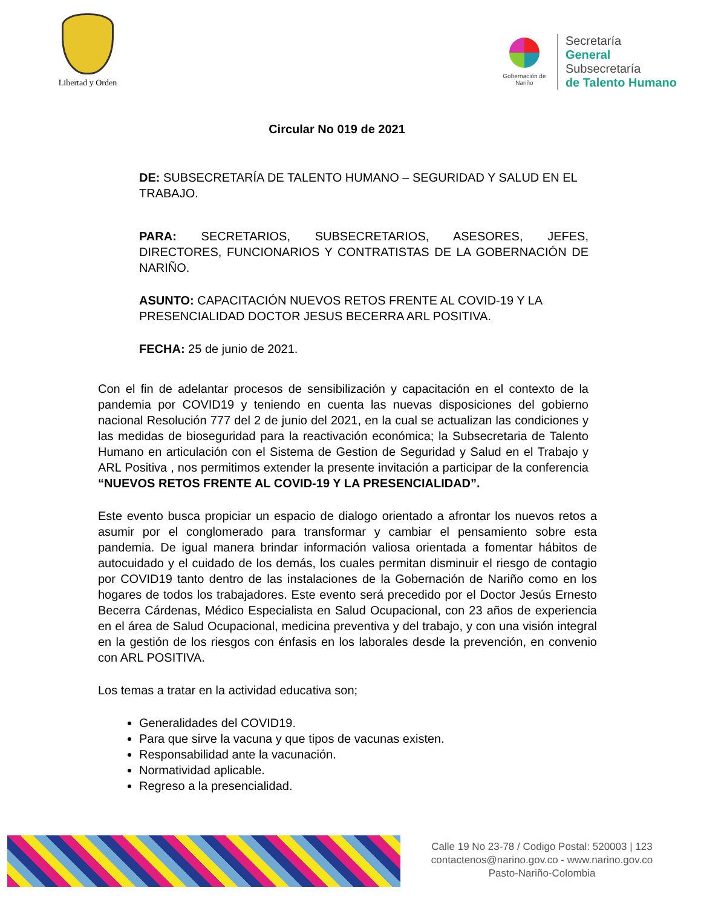Libertad y Orden
Gobernación de Nariño
Secretaría
General
Subsecretaría
de Talento Humano
Circular No 019 de 2021
DE: SUBSECRETARÍA DE TALENTO HUMANO – SEGURIDAD Y SALUD EN EL TRABAJO.
PARA: SECRETARIOS, SUBSECRETARIOS, ASESORES, JEFES, DIRECTORES, FUNCIONARIOS Y CONTRATISTAS DE LA GOBERNACIÓN DE NARIÑO.
ASUNTO: CAPACITACIÓN NUEVOS RETOS FRENTE AL COVID-19 Y LA PRESENCIALIDAD DOCTOR JESUS BECERRA ARL POSITIVA.
FECHA: 25 de junio de 2021.
Con el fin de adelantar procesos de sensibilización y capacitación en el contexto de la pandemia por COVID19 y teniendo en cuenta las nuevas disposiciones del gobierno nacional Resolución 777 del 2 de junio del 2021, en la cual se actualizan las condiciones y las medidas de bioseguridad para la reactivación económica; la Subsecretaria de Talento Humano en articulación con el Sistema de Gestion de Seguridad y Salud en el Trabajo y ARL Positiva , nos permitimos extender la presente invitación a participar de la conferencia “NUEVOS RETOS FRENTE AL COVID-19 Y LA PRESENCIALIDAD”.
Este evento busca propiciar un espacio de dialogo orientado a afrontar los nuevos retos a asumir por el conglomerado para transformar y cambiar el pensamiento sobre esta pandemia. De igual manera brindar información valiosa orientada a fomentar hábitos de autocuidado y el cuidado de los demás, los cuales permitan disminuir el riesgo de contagio por COVID19 tanto dentro de las instalaciones de la Gobernación de Nariño como en los hogares de todos los trabajadores. Este evento será precedido por el Doctor Jesús Ernesto Becerra Cárdenas, Médico Especialista en Salud Ocupacional, con 23 años de experiencia en el área de Salud Ocupacional, medicina preventiva y del trabajo, y con una visión integral en la gestión de los riesgos con énfasis en los laborales desde la prevención, en convenio con ARL POSITIVA.
Los temas a tratar en la actividad educativa son;
Generalidades del COVID19.
Para que sirve la vacuna y que tipos de vacunas existen.
Responsabilidad ante la vacunación.
Normatividad aplicable.
Regreso a la presencialidad.
Calle 19 No 23-78 / Codigo Postal: 520003 | 123
contactenos@narino.gov.co - www.narino.gov.co
Pasto-Nariño-Colombia